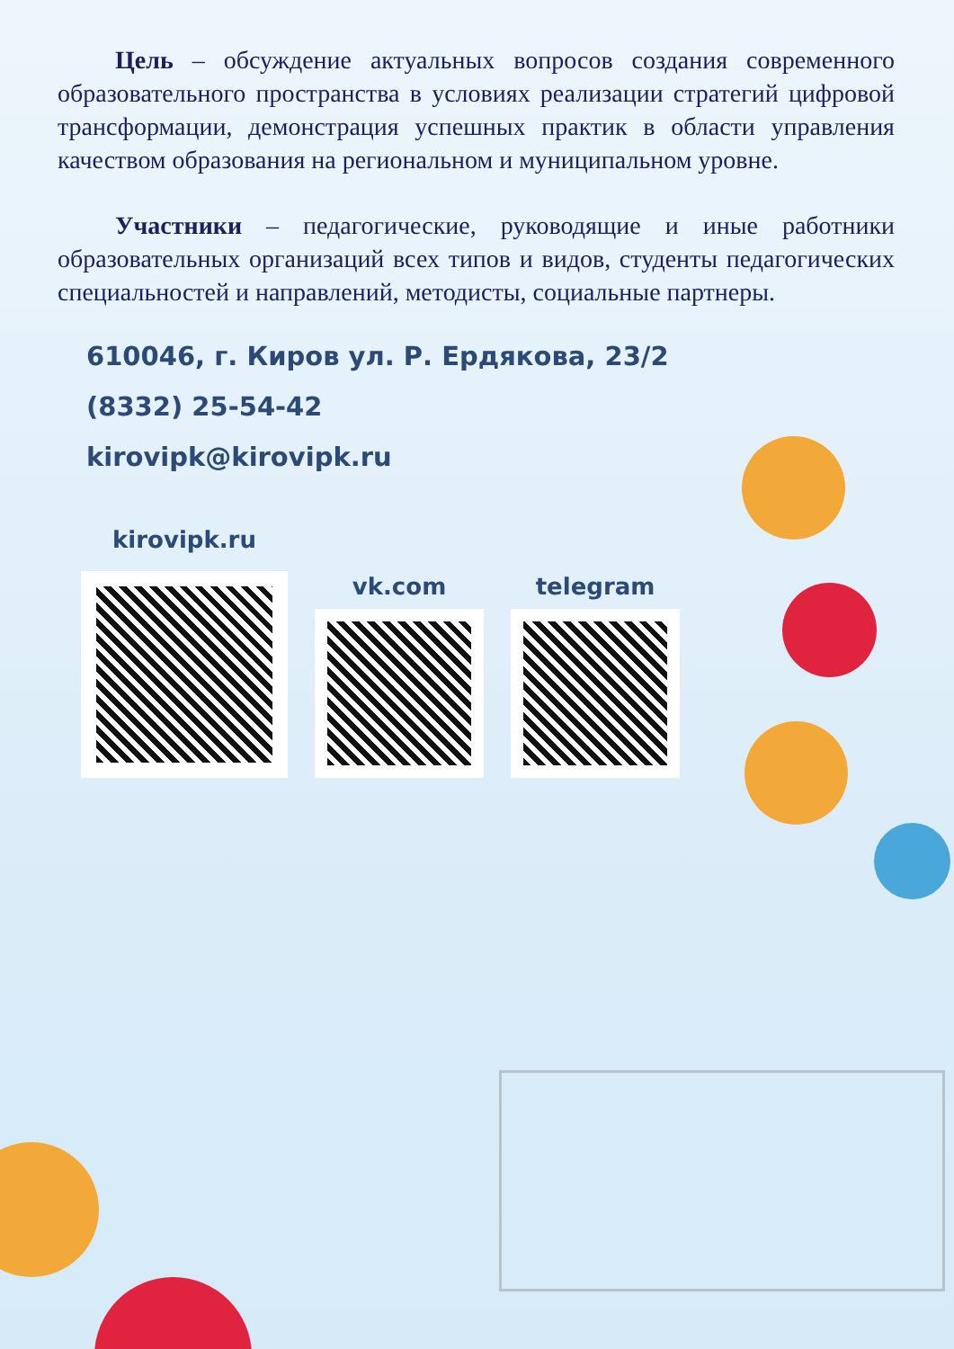Цель – обсуждение актуальных вопросов создания современного образовательного пространства в условиях реализации стратегий цифровой трансформации, демонстрация успешных практик в области управления качеством образования на региональном и муниципальном уровне.
Участники – педагогические, руководящие и иные работники образовательных организаций всех типов и видов, студенты педагогических специальностей и направлений, методисты, социальные партнеры.
610046, г. Киров ул. Р. Ердякова, 23/2
(8332) 25-54-42
kirovipk@kirovipk.ru
kirovipk.ru
vk.com
telegram